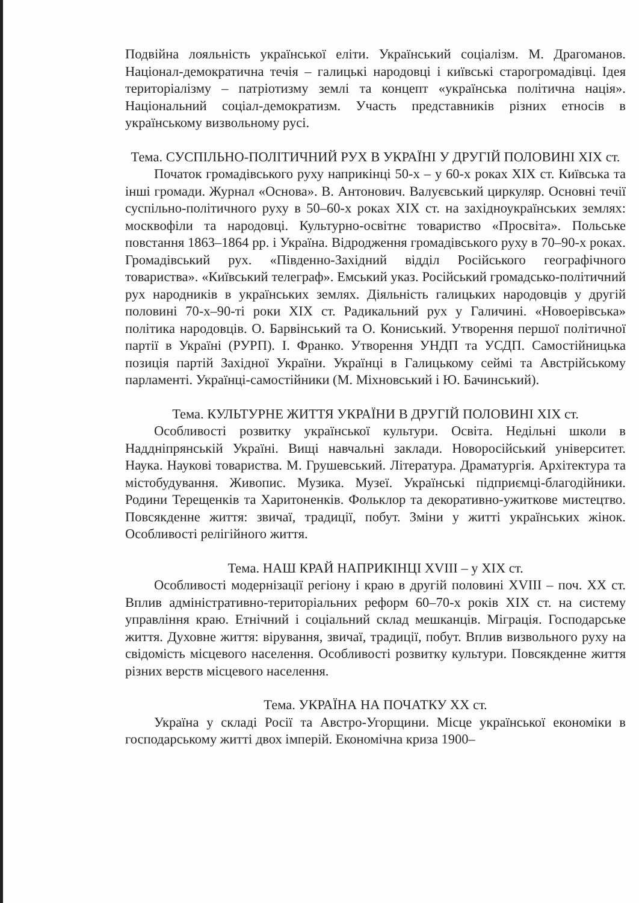Подвійна лояльність української еліти. Український соціалізм. М. Драгоманов. Націонал-демократична течія – галицькі народовці і київські старогромадівці. Ідея територіалізму – патріотизму землі та концепт «українська політична нація». Національний соціал-демократизм. Участь представників різних етносів в українському визвольному русі.
Тема. СУСПІЛЬНО-ПОЛІТИЧНИЙ РУХ В УКРАЇНІ У ДРУГІЙ ПОЛОВИНІ XIX ст.
Початок громадівського руху наприкінці 50-х – у 60-х роках XIX ст. Київська та інші громади. Журнал «Основа». В. Антонович. Валуєвський циркуляр. Основні течії суспільно-політичного руху в 50–60-х роках XIX ст. на західноукраїнських землях: москвофіли та народовці. Культурно-освітнє товариство «Просвіта». Польське повстання 1863–1864 рр. і Україна. Відродження громадівського руху в 70–90-х роках. Громадівський рух. «Південно-Західний відділ Російського географічного товариства». «Київський телеграф». Емський указ. Російський громадсько-політичний рух народників в українських землях. Діяльність галицьких народовців у другій половині 70-х–90-ті роки XIX ст. Радикальний рух у Галичині. «Новоерівська» політика народовців. О. Барвінський та О. Кониський. Утворення першої політичної партії в Україні (РУРП). І. Франко. Утворення УНДП та УСДП. Самостійницька позиція партій Західної України. Українці в Галицькому сеймі та Австрійському парламенті. Українці-самостійники (М. Міхновський і Ю. Бачинський).
Тема. КУЛЬТУРНЕ ЖИТТЯ УКРАЇНИ В ДРУГІЙ ПОЛОВИНІ XIX ст.
Особливості розвитку української культури. Освіта. Недільні школи в Наддніпрянській Україні. Вищі навчальні заклади. Новоросійський університет. Наука. Наукові товариства. М. Грушевський. Література. Драматургія. Архітектура та містобудування. Живопис. Музика. Музеї. Українські підприємці-благодійники. Родини Терещенків та Харитоненків. Фольклор та декоративно-ужиткове мистецтво. Повсякденне життя: звичаї, традиції, побут. Зміни у житті українських жінок. Особливості релігійного життя.
Тема. НАШ КРАЙ НАПРИКІНЦІ XVIII – у XIX ст.
Особливості модернізації регіону і краю в другій половині XVIII – поч. XX ст. Вплив адміністративно-територіальних реформ 60–70-х років XIX ст. на систему управління краю. Етнічний і соціальний склад мешканців. Міграція. Господарське життя. Духовне життя: вірування, звичаї, традиції, побут. Вплив визвольного руху на свідомість місцевого населення. Особливості розвитку культури. Повсякденне життя різних верств місцевого населення.
Тема. УКРАЇНА НА ПОЧАТКУ XX ст.
Україна у складі Росії та Австро-Угорщини. Місце української економіки в господарському житті двох імперій. Економічна криза 1900–